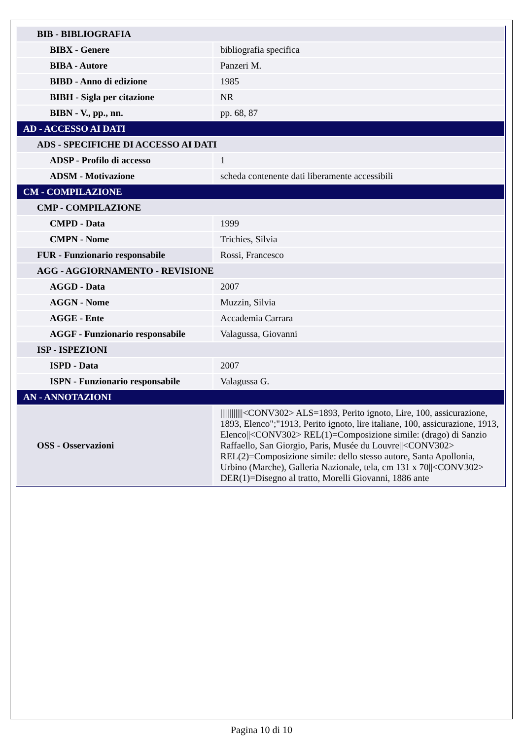| BIB - BIBLIOGRAFIA | |
| BIBX - Genere | bibliografia specifica |
| BIBA - Autore | Panzeri M. |
| BIBD - Anno di edizione | 1985 |
| BIBH - Sigla per citazione | NR |
| BIBN - V., pp., nn. | pp. 68, 87 |
| AD - ACCESSO AI DATI | |
| ADS - SPECIFICHE DI ACCESSO AI DATI | |
| ADSP - Profilo di accesso | 1 |
| ADSM - Motivazione | scheda contenente dati liberamente accessibili |
| CM - COMPILAZIONE | |
| CMP - COMPILAZIONE | |
| CMPD - Data | 1999 |
| CMPN - Nome | Trichies, Silvia |
| FUR - Funzionario responsabile | Rossi, Francesco |
| AGG - AGGIORNAMENTO - REVISIONE | |
| AGGD - Data | 2007 |
| AGGN - Nome | Muzzin, Silvia |
| AGGE - Ente | Accademia Carrara |
| AGGF - Funzionario responsabile | Valagussa, Giovanni |
| ISP - ISPEZIONI | |
| ISPD - Data | 2007 |
| ISPN - Funzionario responsabile | Valagussa G. |
| AN - ANNOTAZIONI | |
| OSS - Osservazioni | ////////////<CONV302> ALS=1893, Perito ignoto, Lire, 100, assicurazione, 1893, Elenco";"1913, Perito ignoto, lire italiane, 100, assicurazione, 1913, Elenco//<CONV302> REL(1)=Composizione simile: (drago) di Sanzio Raffaello, San Giorgio, Paris, Musée du Louvre//<CONV302> REL(2)=Composizione simile: dello stesso autore, Santa Apollonia, Urbino (Marche), Galleria Nazionale, tela, cm 131 x 70//<CONV302> DER(1)=Disegno al tratto, Morelli Giovanni, 1886 ante |
Pagina 10 di 10